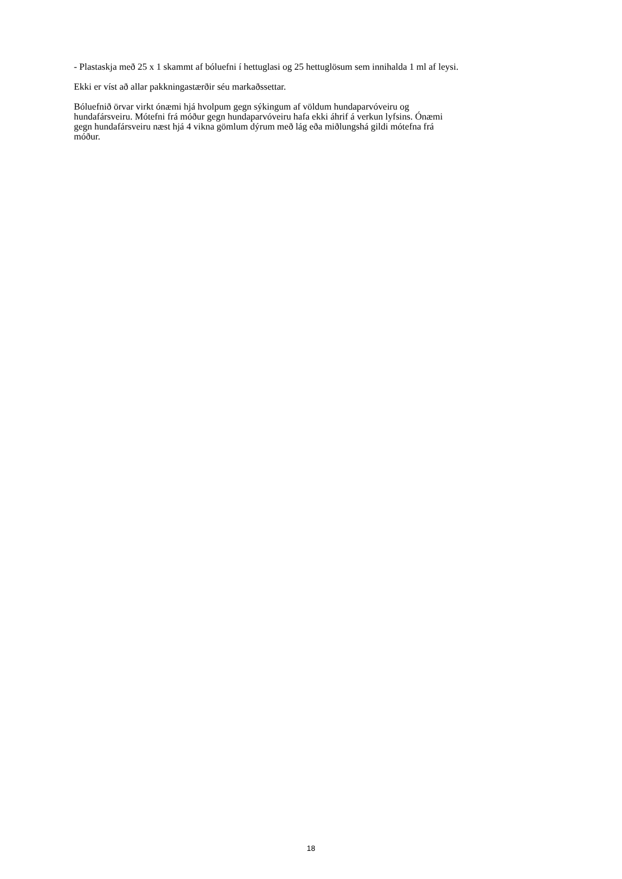- Plastaskja með 25 x 1 skammt af bóluefni í hettuglasi og 25 hettuglösum sem innihalda 1 ml af leysi.
Ekki er víst að allar pakkningastærðir séu markaðssettar.
Bóluefnið örvar virkt ónæmi hjá hvolpum gegn sýkingum af völdum hundaparvóveiru og
hundafársveiru. Mótefni frá móður gegn hundaparvóveiru hafa ekki áhrif á verkun lyfsins. Ónæmi
gegn hundafársveiru næst hjá 4 vikna gömlum dýrum með lág eða miðlungshá gildi mótefna frá
móður.
18